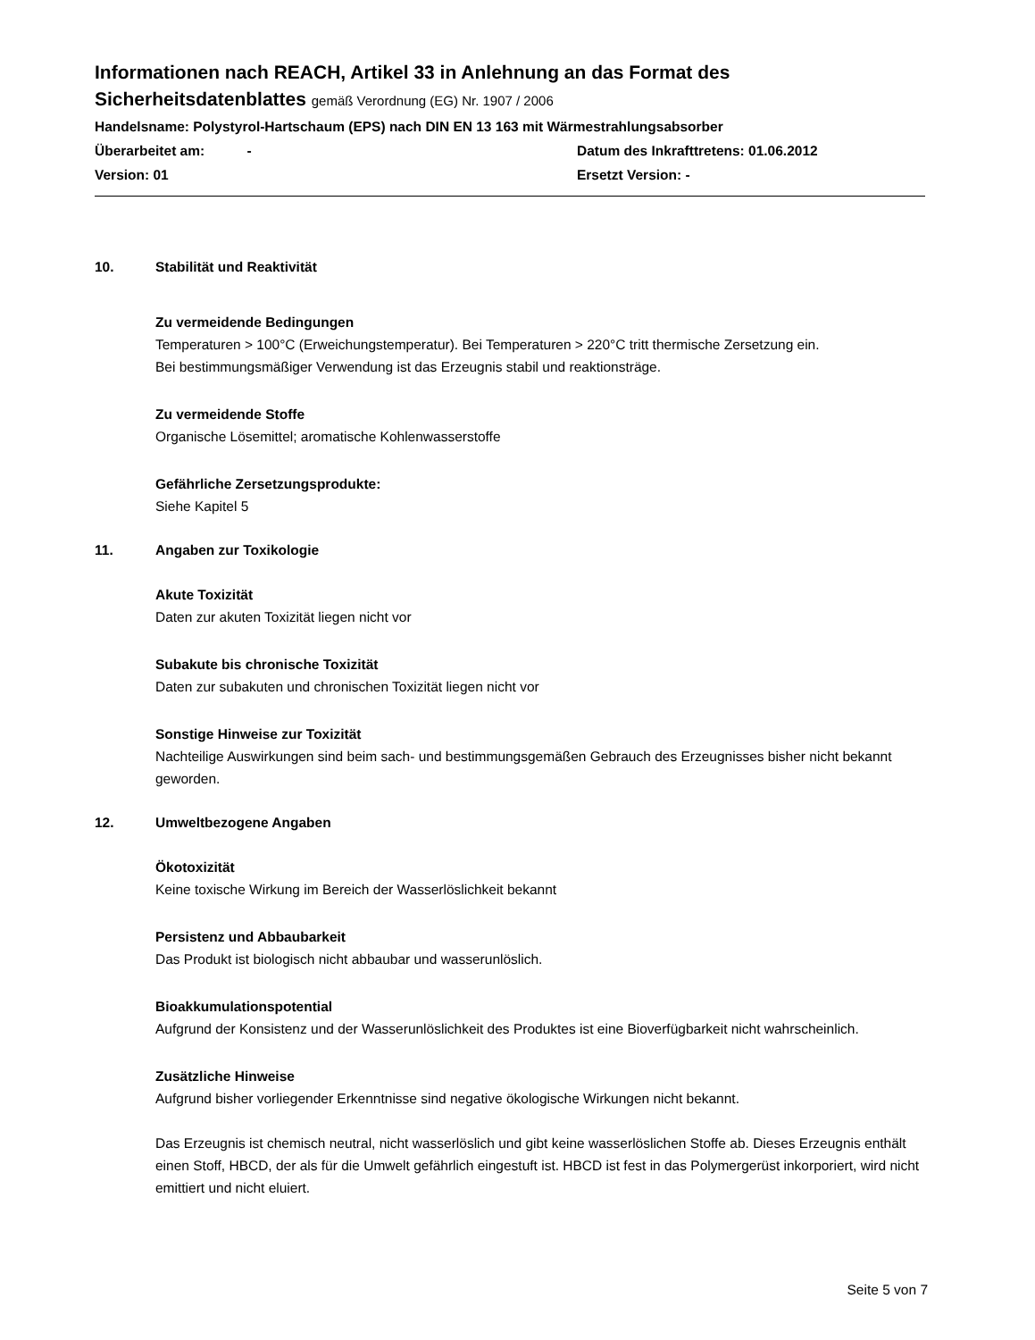Informationen nach REACH, Artikel 33 in Anlehnung an das Format des Sicherheitsdatenblattes gemäß Verordnung (EG) Nr. 1907 / 2006
Handelsname: Polystyrol-Hartschaum (EPS) nach DIN EN 13 163 mit Wärmestrahlungsabsorber
Überarbeitet am: - Datum des Inkrafttretens: 01.06.2012
Version: 01 Ersetzt Version: -
10. Stabilität und Reaktivität
Zu vermeidende Bedingungen
Temperaturen > 100°C (Erweichungstemperatur). Bei Temperaturen > 220°C tritt thermische Zersetzung ein.
Bei bestimmungsmäßiger Verwendung ist das Erzeugnis stabil und reaktionsträge.
Zu vermeidende Stoffe
Organische Lösemittel; aromatische Kohlenwasserstoffe
Gefährliche Zersetzungsprodukte:
Siehe Kapitel 5
11. Angaben zur Toxikologie
Akute Toxizität
Daten zur akuten Toxizität liegen nicht vor
Subakute bis chronische Toxizität
Daten zur subakuten und chronischen Toxizität liegen nicht vor
Sonstige Hinweise zur Toxizität
Nachteilige Auswirkungen sind beim sach- und bestimmungsgemäßen Gebrauch des Erzeugnisses bisher nicht bekannt geworden.
12. Umweltbezogene Angaben
Ökotoxizität
Keine toxische Wirkung im Bereich der Wasserlöslichkeit bekannt
Persistenz und Abbaubarkeit
Das Produkt ist biologisch nicht abbaubar und wasserunlöslich.
Bioakkumulationspotential
Aufgrund der Konsistenz und der Wasserunlöslichkeit des Produktes ist eine Bioverfügbarkeit nicht wahrscheinlich.
Zusätzliche Hinweise
Aufgrund bisher vorliegender Erkenntnisse sind negative ökologische Wirkungen nicht bekannt.
Das Erzeugnis ist chemisch neutral, nicht wasserlöslich und gibt keine wasserlöslichen Stoffe ab. Dieses Erzeugnis enthält einen Stoff, HBCD, der als für die Umwelt gefährlich eingestuft ist. HBCD ist fest in das Polymergerüst inkorporiert, wird nicht emittiert und nicht eluiert.
Seite 5 von 7